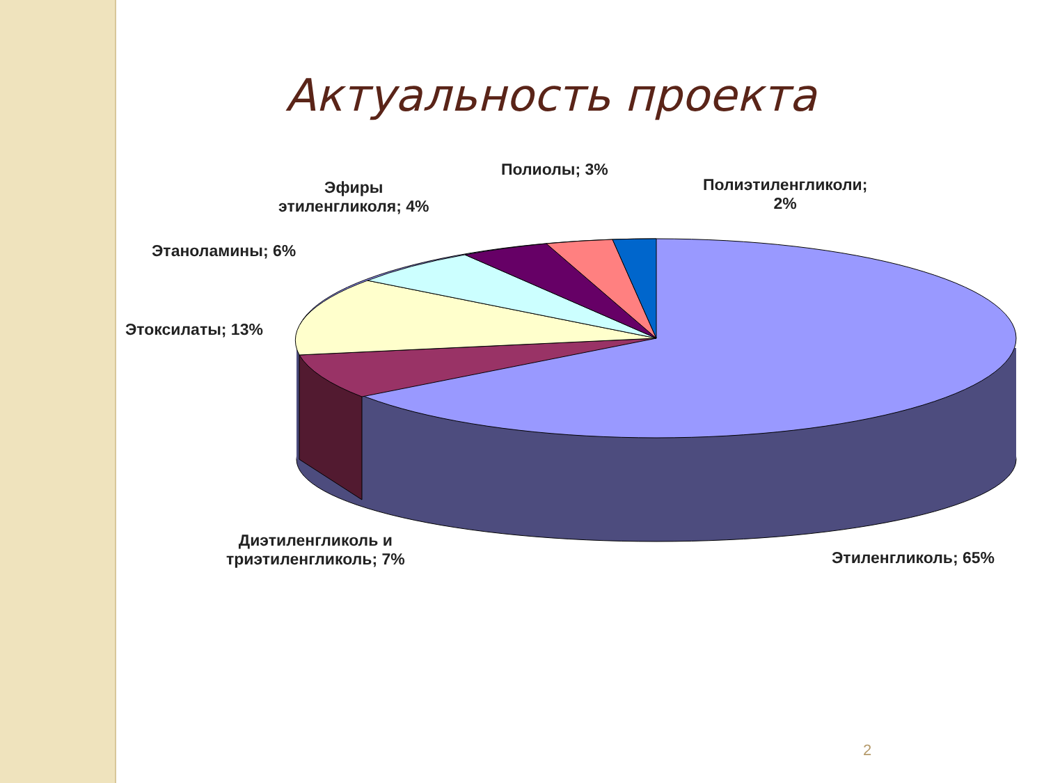Актуальность проекта
Полиолы; 3%
Полиэтиленгликоли;
2%
Эфиры
этиленгликоля; 4%
Этаноламины; 6%
Этоксилаты; 13%
Диэтиленгликоль и
триэтиленгликоль; 7%
Этиленгликоль; 65%
2